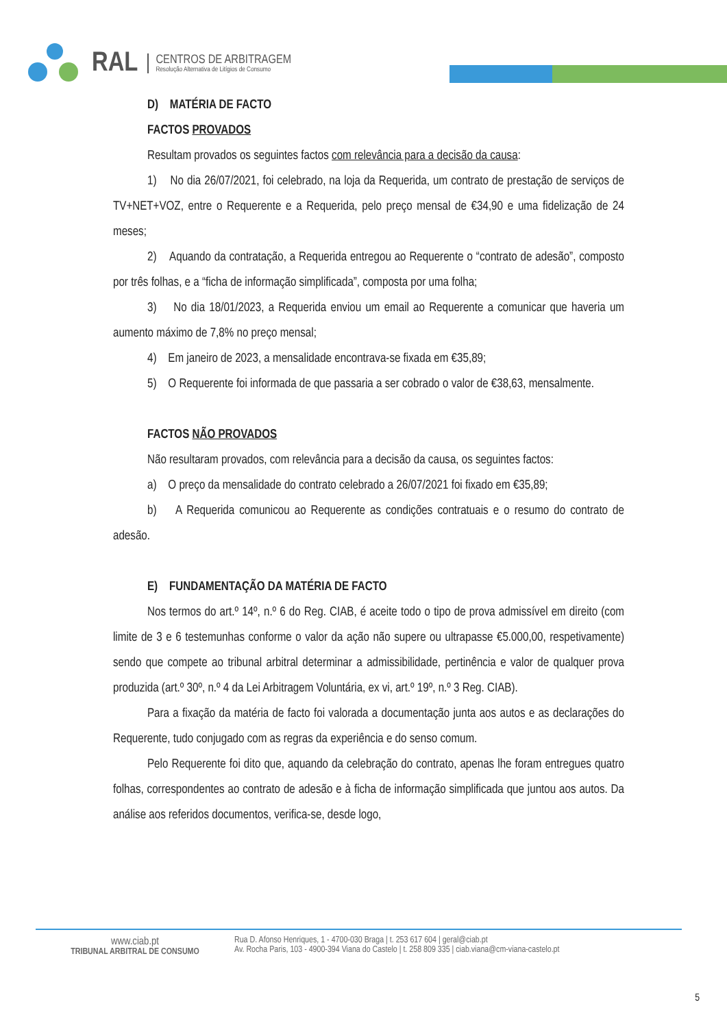RAL
CENTROS DE ARBITRAGEM
Resolução Alternativa de Litígios de Consumo
D) MATÉRIA DE FACTO
FACTOS PROVADOS
Resultam provados os seguintes factos com relevância para a decisão da causa:
1) No dia 26/07/2021, foi celebrado, na loja da Requerida, um contrato de prestação de serviços de TV+NET+VOZ, entre o Requerente e a Requerida, pelo preço mensal de €34,90 e uma fidelização de 24 meses;
2) Aquando da contratação, a Requerida entregou ao Requerente o “contrato de adesão”, composto por três folhas, e a “ficha de informação simplificada”, composta por uma folha;
3) No dia 18/01/2023, a Requerida enviou um email ao Requerente a comunicar que haveria um aumento máximo de 7,8% no preço mensal;
4) Em janeiro de 2023, a mensalidade encontrava-se fixada em €35,89;
5) O Requerente foi informada de que passaria a ser cobrado o valor de €38,63, mensalmente.
FACTOS NÃO PROVADOS
Não resultaram provados, com relevância para a decisão da causa, os seguintes factos:
a) O preço da mensalidade do contrato celebrado a 26/07/2021 foi fixado em €35,89;
b) A Requerida comunicou ao Requerente as condições contratuais e o resumo do contrato de adesão.
E) FUNDAMENTAÇÃO DA MATÉRIA DE FACTO
Nos termos do art.º 14º, n.º 6 do Reg. CIAB, é aceite todo o tipo de prova admissível em direito (com limite de 3 e 6 testemunhas conforme o valor da ação não supere ou ultrapasse €5.000,00, respetivamente) sendo que compete ao tribunal arbitral determinar a admissibilidade, pertinência e valor de qualquer prova produzida (art.º 30º, n.º 4 da Lei Arbitragem Voluntária, ex vi, art.º 19º, n.º 3 Reg. CIAB).
Para a fixação da matéria de facto foi valorada a documentação junta aos autos e as declarações do Requerente, tudo conjugado com as regras da experiência e do senso comum.
Pelo Requerente foi dito que, aquando da celebração do contrato, apenas lhe foram entregues quatro folhas, correspondentes ao contrato de adesão e à ficha de informação simplificada que juntou aos autos. Da análise aos referidos documentos, verifica-se, desde logo,
www.ciab.pt
TRIBUNAL ARBITRAL DE CONSUMO
Rua D. Afonso Henriques, 1 - 4700-030 Braga | t. 253 617 604 | geral@ciab.pt
Av. Rocha Paris, 103 - 4900-394 Viana do Castelo | t. 258 809 335 | ciab.viana@cm-viana-castelo.pt
5